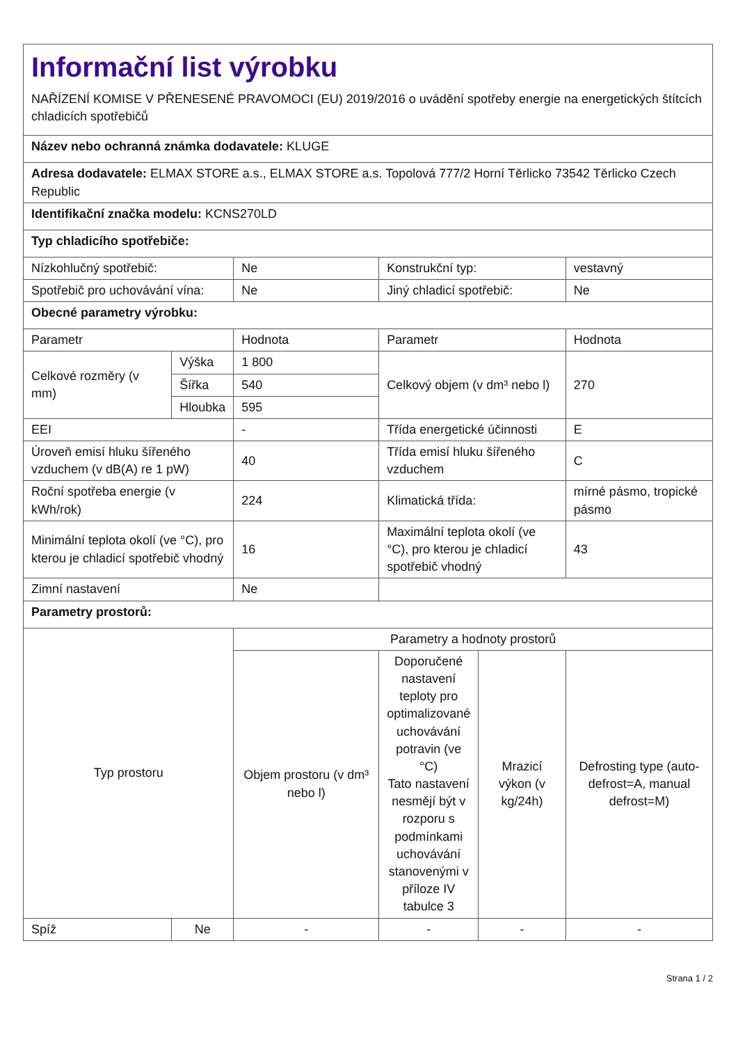| Informační list výrobku NAŘÍZENÍ KOMISE V PŘENESENÉ PRAVOMOCI (EU) 2019/2016 o uvádění spotřeby energie na energetických štítcích chladicích spotřebičů | | | | | |
| Název nebo ochranná známka dodavatele: KLUGE | | | | | |
| Adresa dodavatele: ELMAX STORE a.s., ELMAX STORE a.s. Topolová 777/2 Horní Těrlicko 73542 Těrlicko Czech Republic | | | | | |
| Identifikační značka modelu: KCNS270LD | | | | | |
| Typ chladicího spotřebiče: | | | | | |
| Nízkohlučný spotřebič: | | Ne | Konstrukční typ: | | vestavný |
| Spotřebič pro uchovávání vína: | | Ne | Jiný chladicí spotřebič: | | Ne |
| Obecné parametry výrobku: | | | | | |
| Parametr | | Hodnota | Parametr | | Hodnota |
| Celkové rozměry (v mm) | Výška | 1 800 | Celkový objem (v dm³ nebo l) | | 270 |
| | Šířka | 540 | | | |
| | Hloubka | 595 | | | |
| EEI | | - | Třída energetické účinnosti | | E |
| Úroveň emisí hluku šířeného vzduchem (v dB(A) re 1 pW) | | 40 | Třída emisí hluku šířeného vzduchem | | C |
| Roční spotřeba energie (v kWh/rok) | | 224 | Klimatická třída: | | mírné pásmo, tropické pásmo |
| Minimální teplota okolí (ve °C), pro kterou je chladicí spotřebič vhodný | | 16 | Maximální teplota okolí (ve °C), pro kterou je chladicí spotřebič vhodný | | 43 |
| Zimní nastavení | | Ne | | | |
| Parametry prostorů: | | | | | |
| Typ prostoru | | Parametry a hodnoty prostorů | | | |
| | | Objem prostoru (v dm³ nebo l) | Doporučené nastavení teploty pro optimalizované uchovávání potravin (ve °C) Tato nastavení nesmějí být v rozporu s podmínkami uchovávání stanovenými v příloze IV tabulce 3 | Mrazicí výkon (v kg/24h) | Defrosting type (auto-defrost=A, manual defrost=M) |
| Spíž | Ne | - | - | - | - |
Strana 1 / 2